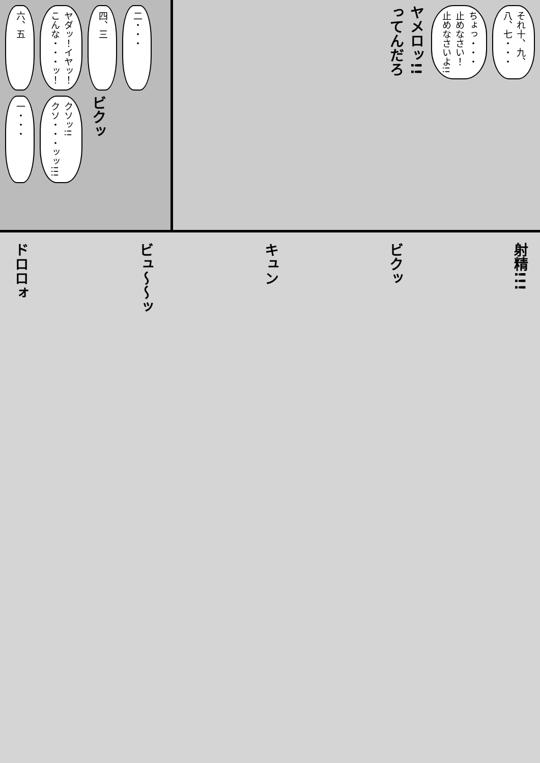六、五
ヤダッ！イヤッ！
こんな・・・ッ！
四、三
二・・・
一・・・
クソッ!!
クソ・・・ッッ!!!
ビクッ
ヤメロッ!!
ってんだろ
ちょっ・・・
止めなさい！
止めなさいよ!!
それ十、九、
八、七・・・
ドロロォ
ビュ〜〜ッ
キュン
ビクッ
射精!!!